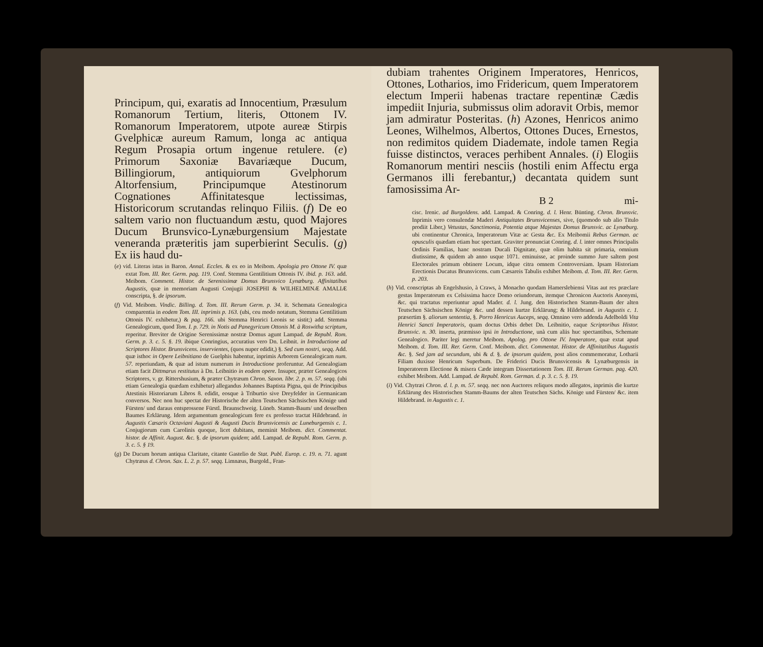Principum, qui, exaratis ad Innocentium, Præsulum Romanorum Tertium, literis, Ottonem IV. Romanorum Imperatorem, utpote aureæ Stirpis Gvelphicæ aureum Ramum, longa ac antiqua Regum Prosapia ortum ingenue retulere. (e) Primorum Saxoniæ Bavariæque Ducum, Billingiorum, antiquiorum Gvelphorum Altorfensium, Principumque Atestinorum Cognationes Affinitatesque lectissimas, Historicorum scrutandas relinquo Filiis. (f) De eo saltem vario non fluctuandum æstu, quod Majores Ducum Brunsvico-Lynæburgensium Majestate veneranda præteritis jam superbierint Seculis. (g) Ex iis haud du-
(e) vid. Literas istas in Baron. Annal. Eccles. & ex eo in Meibom. Apologia pro Ottone IV. quæ extat Tom. III. Rer. Germ. pag. 119. Conf. Stemma Gentilitium Ottonis IV. ibid. p. 163. add. Meibom. Comment. Histor. de Serenissimæ Domus Brunsvico Lynæburg. Affinitatibus Augustis, quæ in memoriam Augusti Conjugii JOSEPHI & WILHELMINÆ AMALIÆ conscripta, §. de ipsorum.
(f) Vid. Meibom. Vindic. Billing. d. Tom. III. Rerum Germ. p. 34. it. Schemata Genealogica comparentia in eodem Tom. III. inprimis p. 163. (ubi, ceu modo notatum, Stemma Gentilitium Ottonis IV. exhibetur,) & pag. 166. ubi Stemma Henrici Leonis se sistit;) add. Stemma Genealogicum, quod Tom. I. p. 729. in Notis ad Panegyricum Ottonis M. à Roswitha scriptum, reperitur. Breviter de Origine Serenissimæ nostræ Domus agunt Lampad. de Republ. Rom. Germ. p. 3. c. 5. §. 19. ibique Conringius, accuratius vero Dn. Leibnit. in Introductione ad Scriptores Histor. Brunsvicens. inservientes, (quos nuper edidit,) §. Sed cum nostri, seqq. Add. quæ isthoc in Opere Leibnitiano de Guelphis habentur, inprimis Arborem Genealogicam num. 57. reperiundam, & quæ ad istum numerum in Introductione proferuntur. Ad Genealogiam etiam facit Dittmarus restitutus à Dn. Leibnitio in eodem opere. Insuper, præter Genealogicos Scriptores, v. gr. Rittershusium, & præter Chytræum Chron. Saxon. libr. 2. p. m. 57. seqq. (ubi etiam Genealogia quædam exhibetur) allegandus Johannes Baptista Pigna, qui de Principibus Atestinis Historiarum Libros 8. edidit, eosque à Triburtio sive Dreyfelder in Germanicam conversos. Nec non huc spectat der Historische der alten Teutschen Sächsischen Könige und Fürsten/ und daraus entsprossene Fürstl. Braunschweig. Lüneb. Stamm-Baum/ und desselben Baumes Erklärung. Idem argumentum genealogicum fere ex professo tractat Hildebrand. in Augustis Cæsaris Octaviani Augusti & Augusti Ducis Brunsvicensis ac Luneburgensis c. 1. Conjugiorum cum Carolinis quoque, licet dubitans, meminit Meibom. dict. Commentat. histor. de Affinit. August. &c. §. de ipsorum quidem; add. Lampad. de Republ. Rom. Germ. p. 3. c. 5. § 19.
(g) De Ducum horum antiqua Claritate, citante Gastelio de Stat. Publ. Europ. c. 19. n. 71. agunt Chytræus d. Chron. Sax. L. 2. p. 57. seqq. Limnæus, Burgold., Fran-
dubiam trahentes Originem Imperatores, Henricos, Ottones, Lotharios, imo Fridericum, quem Imperatorem electum Imperii habenas tractare repentinæ Cædis impediit Injuria, submissus olim adoravit Orbis, memor jam admiratur Posteritas. (h) Azones, Henricos animo Leones, Wilhelmos, Albertos, Ottones Duces, Ernestos, non redimitos quidem Diademate, indole tamen Regia fuisse distinctos, veraces perhibent Annales. (i) Elogiis Romanorum mentiri nesciis (hostili enim Affectu erga Germanos illi ferebantur,) decantata quidem sunt famosissima Ar-
B 2 mi-
cisc. Irenic. ad Burgoldens. add. Lampad. & Conring. d. l. Henr. Bünting. Chron. Brunsvic. Inprimis vero consulendæ Maderi Antiquitates Brunsvicenses, sive, (quomodo sub alio Titulo prodiit Liber,) Vetustas, Sanctimonia, Potentia atque Majestas Domus Brunsvic. ac Lynæburg. ubi continentur Chronica, Imperatorum Vitæ ac Gesta &c. Ex Meibomii Rebus German. ac opusculis quædam etiam huc spectant. Graviter pronunciat Conring. d. l. inter omnes Principalis Ordinis Familias, hanc nostram Ducali Dignitate, quæ olim habita sit primaria, omnium diutissime, & quidem ab anno usque 1071. eminuisse, ac proinde summo Jure saltem post Electorales primum obtinere Locum, idque citra omnem Controversiam. Ipsam Historiam Erectionis Ducatus Brunsvicens. cum Cæsareis Tabulis exhibet Meibom. d. Tom. III. Rer. Germ. p. 203.
(h) Vid. conscriptas ab Engelshusio, à Craws, à Monacho quodam Hamerslebiensi Vitas aut res præclare gestas Imperatorum ex Celsissima hacce Domo oriundorum, itemque Chronicon Auctoris Anonymi, &c. qui tractatus reperiuntur apud Mader. d. l. Jung. den Historischen Stamm-Baum der alten Teutschen Sächsischen Könige &c. und dessen kurtze Erklärung; & Hildebrand. in Augustis c. 1. præsertim §. aliorum sententia, §. Porro Henricus Auceps, seqq. Omnino vero addenda Adelboldi Vita Henrici Sancti Imperatoris, quam doctus Orbis debet Dn. Leibnitio, eaque Scriptoribus Histor. Brunsvic. n. 30. inserta, præmisso ipsi in Introductione, unà cum aliis huc spectantibus, Schemate Genealogico. Pariter legi meretur Meibom. Apolog. pro Ottone IV. Imperatore, quæ extat apud Meibom. d. Tom. III. Rer. Germ. Conf. Meibom. dict. Commentat. Histor. de Affinitatibus Augustis &c. §. Sed jam ad secundum, ubi & d. §. de ipsorum quidem, post alios commemoratur, Lotharii Filiam duxisse Henricum Superbum. De Friderici Ducis Brunsvicensis & Lynæburgensis in Imperatorem Electione & misera Cæde integram Dissertationem Tom. III. Rerum German. pag. 420. exhibet Meibom. Add. Lampad. de Republ. Rom. German. d. p. 3. c. 5. §. 19.
(i) Vid. Chytræi Chron. d. l. p. m. 57. seqq. nec non Auctores reliquos modo allegatos, inprimis die kurtze Erklärung des Historischen Stamm-Baums der alten Teutschen Sächs. Könige und Fürsten/ &c. item Hildebrand. in Augustis c. 1.